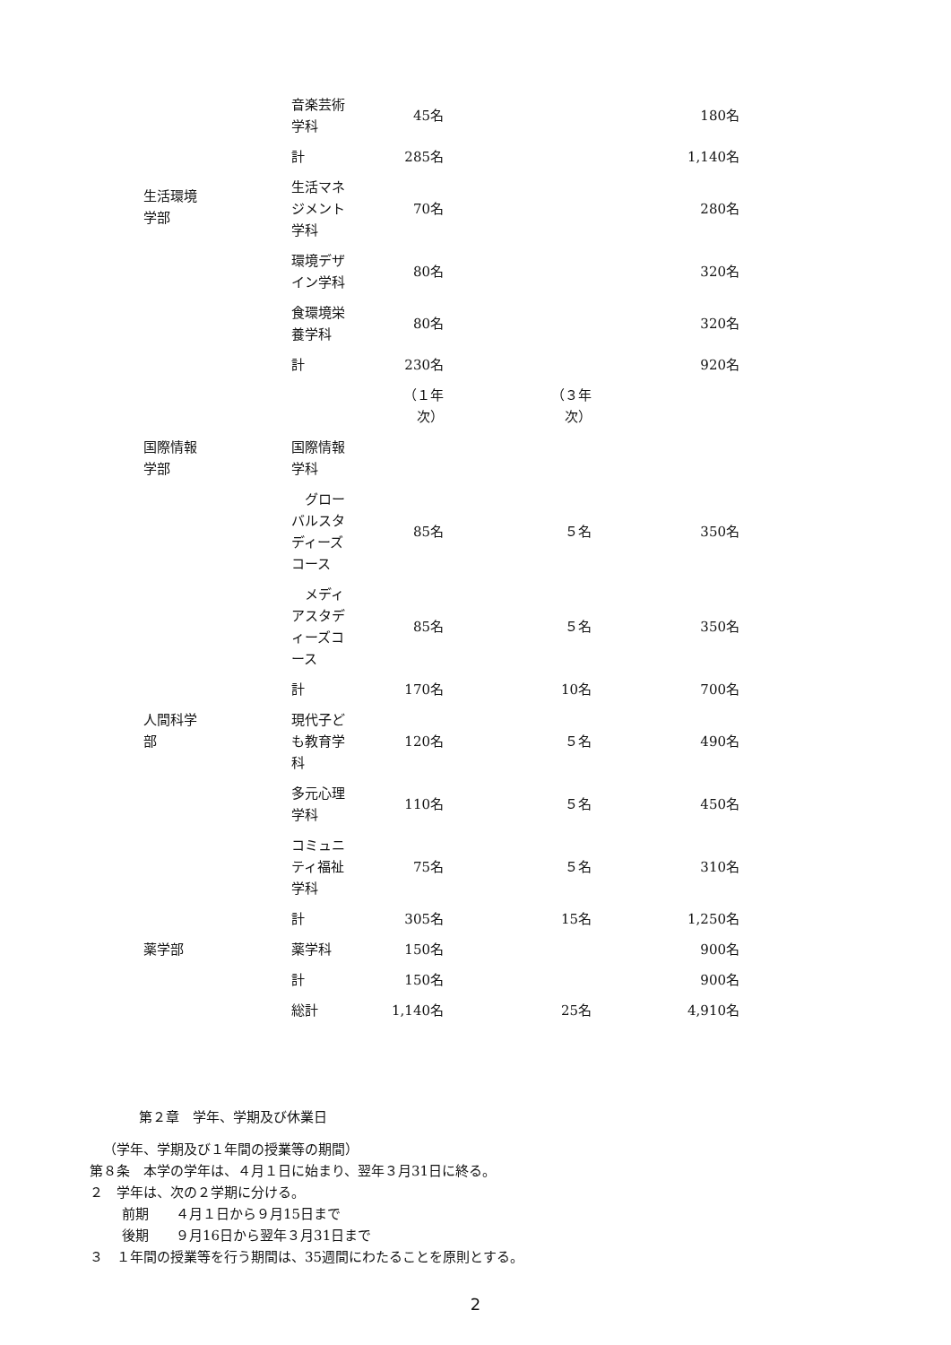| | 音楽芸術 学科 | 45名 | | 180名 |
| | 計 | 285名 | | 1,140名 |
| 生活環境 学部 | 生活マネ ジメント 学科 | 70名 | | 280名 |
| | 環境デザ イン学科 | 80名 | | 320名 |
| | 食環境栄 養学科 | 80名 | | 320名 |
| | 計 | 230名 | | 920名 |
| | | （１年 次） | （３年 次） | |
| 国際情報 学部 | 国際情報 学科 | | | |
| | グロー バルスタ ディーズ コース | 85名 | ５名 | 350名 |
| | メディ アスタデ ィーズコ ース | 85名 | ５名 | 350名 |
| | 計 | 170名 | 10名 | 700名 |
| 人間科学 部 | 現代子ど も教育学 科 | 120名 | ５名 | 490名 |
| | 多元心理 学科 | 110名 | ５名 | 450名 |
| | コミュニ ティ福祉 学科 | 75名 | ５名 | 310名 |
| | 計 | 305名 | 15名 | 1,250名 |
| 薬学部 | 薬学科 | 150名 | | 900名 |
| | 計 | 150名 | | 900名 |
| | 総計 | 1,140名 | 25名 | 4,910名 |
第２章　学年、学期及び休業日
（学年、学期及び１年間の授業等の期間）
第８条　本学の学年は、４月１日に始まり、翌年３月31日に終る。
２　学年は、次の２学期に分ける。
前期　　４月１日から９月15日まで
後期　　９月16日から翌年３月31日まで
３　１年間の授業等を行う期間は、35週間にわたることを原則とする。
2